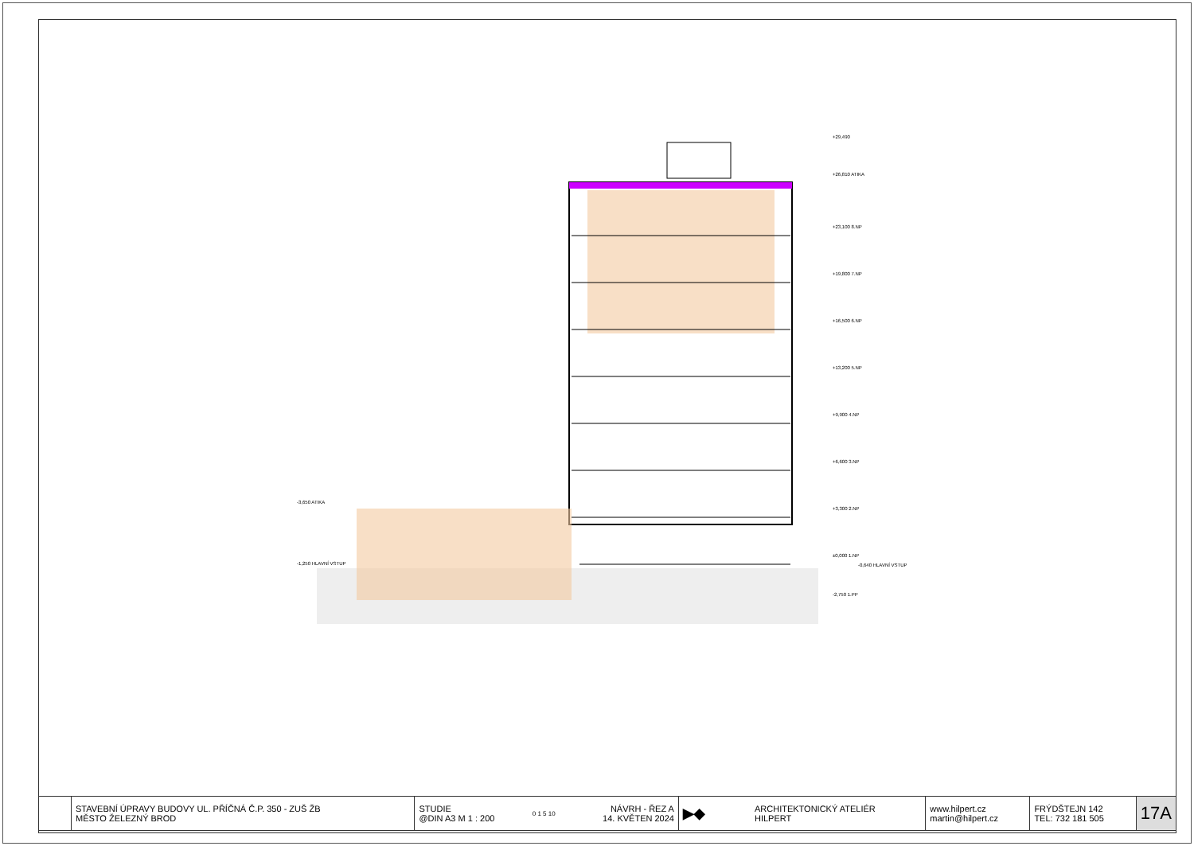+29,490
+26,810 ATIKA
+23,100 8.NP
+19,800 7.NP
+16,500 6.NP
+13,200 5.NP
+9,900 4.NP
+6,600 3.NP
+3,300 2.NP
±0,000 1.NP
-0,640 HLAVNÍ VSTUP
-2,750 1.PP
-3,650 ATIKA
-1,250 HLAVNÍ VSTUP
| | STAVEBNÍ ÚPRAVY BUDOVY UL. PŘÍČNÁ Č.P. 350 - ZUŠ ŽB MĚSTO ŽELEZNÝ BROD | STUDIE @DIN A3 M 1 : 200 | 0 1 5 10 | NÁVRH - ŘEZ A 14. KVĚTEN 2024 | ▶◆ | ARCHITEKTONICKÝ ATELIÉR HILPERT | www.hilpert.cz martin@hilpert.cz | FRÝDŠTEJN 142 TEL: 732 181 505 | 17A |